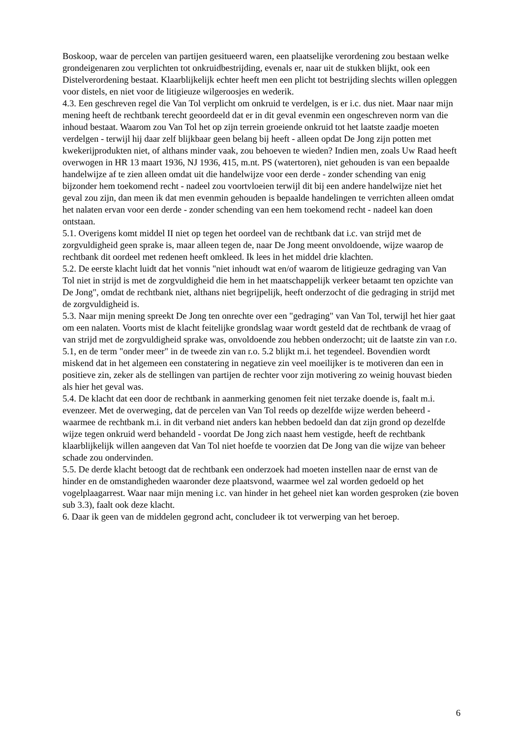Boskoop, waar de percelen van partijen gesitueerd waren, een plaatselijke verordening zou bestaan welke grondeigenaren zou verplichten tot onkruidbestrijding, evenals er, naar uit de stukken blijkt, ook een Distelverordening bestaat. Klaarblijkelijk echter heeft men een plicht tot bestrijding slechts willen opleggen voor distels, en niet voor de litigieuze wilgeroosjes en wederik.
4.3. Een geschreven regel die Van Tol verplicht om onkruid te verdelgen, is er i.c. dus niet. Maar naar mijn mening heeft de rechtbank terecht geoordeeld dat er in dit geval evenmin een ongeschreven norm van die inhoud bestaat. Waarom zou Van Tol het op zijn terrein groeiende onkruid tot het laatste zaadje moeten verdelgen - terwijl hij daar zelf blijkbaar geen belang bij heeft - alleen opdat De Jong zijn potten met kwekerijprodukten niet, of althans minder vaak, zou behoeven te wieden? Indien men, zoals Uw Raad heeft overwogen in HR 13 maart 1936, NJ 1936, 415, m.nt. PS (watertoren), niet gehouden is van een bepaalde handelwijze af te zien alleen omdat uit die handelwijze voor een derde - zonder schending van enig bijzonder hem toekomend recht - nadeel zou voortvloeien terwijl dit bij een andere handelwijze niet het geval zou zijn, dan meen ik dat men evenmin gehouden is bepaalde handelingen te verrichten alleen omdat het nalaten ervan voor een derde - zonder schending van een hem toekomend recht - nadeel kan doen ontstaan.
5.1. Overigens komt middel II niet op tegen het oordeel van de rechtbank dat i.c. van strijd met de zorgvuldigheid geen sprake is, maar alleen tegen de, naar De Jong meent onvoldoende, wijze waarop de rechtbank dit oordeel met redenen heeft omkleed. Ik lees in het middel drie klachten.
5.2. De eerste klacht luidt dat het vonnis "niet inhoudt wat en/of waarom de litigieuze gedraging van Van Tol niet in strijd is met de zorgvuldigheid die hem in het maatschappelijk verkeer betaamt ten opzichte van De Jong", omdat de rechtbank niet, althans niet begrijpelijk, heeft onderzocht of die gedraging in strijd met de zorgvuldigheid is.
5.3. Naar mijn mening spreekt De Jong ten onrechte over een "gedraging" van Van Tol, terwijl het hier gaat om een nalaten. Voorts mist de klacht feitelijke grondslag waar wordt gesteld dat de rechtbank de vraag of van strijd met de zorgvuldigheid sprake was, onvoldoende zou hebben onderzocht; uit de laatste zin van r.o. 5.1, en de term "onder meer" in de tweede zin van r.o. 5.2 blijkt m.i. het tegendeel. Bovendien wordt miskend dat in het algemeen een constatering in negatieve zin veel moeilijker is te motiveren dan een in positieve zin, zeker als de stellingen van partijen de rechter voor zijn motivering zo weinig houvast bieden als hier het geval was.
5.4. De klacht dat een door de rechtbank in aanmerking genomen feit niet terzake doende is, faalt m.i. evenzeer. Met de overweging, dat de percelen van Van Tol reeds op dezelfde wijze werden beheerd - waarmee de rechtbank m.i. in dit verband niet anders kan hebben bedoeld dan dat zijn grond op dezelfde wijze tegen onkruid werd behandeld - voordat De Jong zich naast hem vestigde, heeft de rechtbank klaarblijkelijk willen aangeven dat Van Tol niet hoefde te voorzien dat De Jong van die wijze van beheer schade zou ondervinden.
5.5. De derde klacht betoogt dat de rechtbank een onderzoek had moeten instellen naar de ernst van de hinder en de omstandigheden waaronder deze plaatsvond, waarmee wel zal worden gedoeld op het vogelplaagarrest. Waar naar mijn mening i.c. van hinder in het geheel niet kan worden gesproken (zie boven sub 3.3), faalt ook deze klacht.
6. Daar ik geen van de middelen gegrond acht, concludeer ik tot verwerping van het beroep.
6